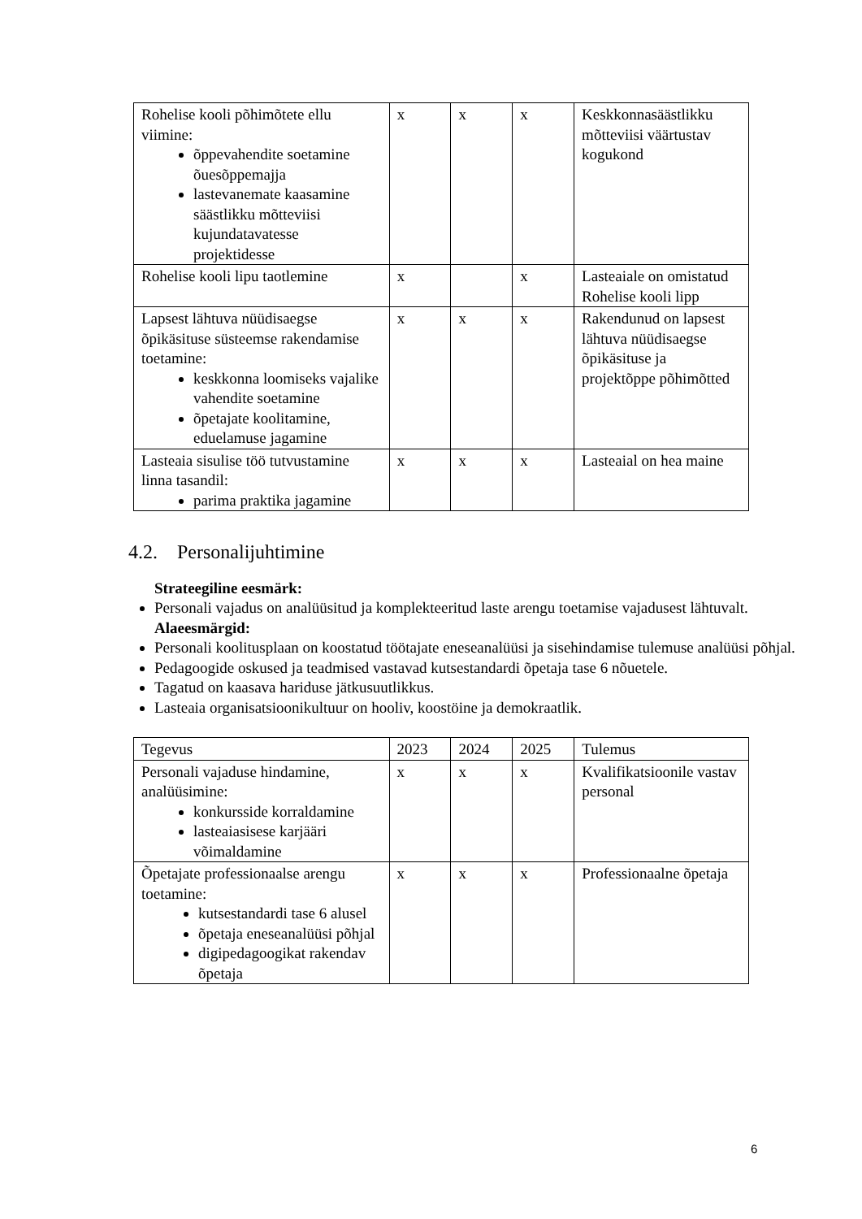| Rohelise kooli põhimõtete ellu viimine: õppevahendite soetamine õuesõppemajja lastevanemate kaasamine säästlikku mõtteviisi kujundatavatesse projektidesse | x | x | x | Keskkonnasäästlikku mõtteviisi väärtustav kogukond |
| Rohelise kooli lipu taotlemine | x | | x | Lasteaiale on omistatud Rohelise kooli lipp |
| Lapsest lähtuva nüüdisaegse õpikäsituse süsteemse rakendamise toetamine: keskkonna loomiseks vajalike vahendite soetamine õpetajate koolitamine, eduelamuse jagamine | x | x | x | Rakendunud on lapsest lähtuva nüüdisaegse õpikäsituse ja projektõppe põhimõtted |
| Lasteaia sisulise töö tutvustamine linna tasandil: parima praktika jagamine | x | x | x | Lasteaial on hea maine |
4.2. Personalijuhtimine
Strateegiline eesmärk:
Personali vajadus on analüüsitud ja komplekteeritud laste arengu toetamise vajadusest lähtuvalt.
Alaeesmärgid:
Personali koolitusplaan on koostatud töötajate eneseanalüüsi ja sisehindamise tulemuse analüüsi põhjal.
Pedagoogide oskused ja teadmised vastavad kutsestandardi õpetaja tase 6 nõuetele.
Tagatud on kaasava hariduse jätkusuutlikkus.
Lasteaia organisatsioonikultuur on hooliv, koostöine ja demokraatlik.
| Tegevus | 2023 | 2024 | 2025 | Tulemus |
| Personali vajaduse hindamine, analüüsimine: konkursside korraldamine lasteaiasisese karjääri võimaldamine | x | x | x | Kvalifikatsioonile vastav personal |
| Õpetajate professionaalse arengu toetamine: kutsestandardi tase 6 alusel õpetaja eneseanalüüsi põhjal digipedagoogikat rakendav õpetaja | x | x | x | Professionaalne õpetaja |
6